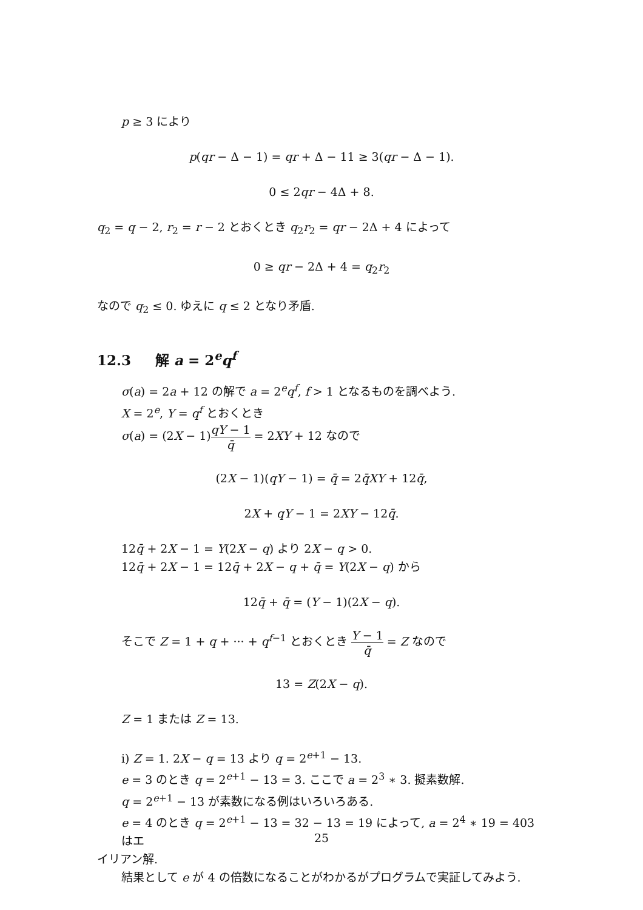p ≥ 3 により
p(qr − Δ − 1) = qr + Δ − 11 ≥ 3(qr − Δ − 1).
0 ≤ 2qr − 4Δ + 8.
q<sub>2</sub> = q − 2, r<sub>2</sub> = r − 2 とおくとき q<sub>2</sub>r<sub>2</sub> = qr − 2Δ + 4 によって
0 ≥ qr − 2Δ + 4 = q<sub>2</sub>r<sub>2</sub>
なので q<sub>2</sub> ≤ 0. ゆえに q ≤ 2 となり矛盾.
12.3 解 a = 2<sup>e</sup>q<sup>f</sup>
σ(a) = 2a + 12 の解で a = 2<sup>e</sup>q<sup>f</sup>, f > 1 となるものを調べよう.
X = 2<sup>e</sup>, Y = q<sup>f</sup> とおくとき
σ(a) = (2X − 1)qY − 1 q̄ = 2XY + 12 なので
(2X − 1)(qY − 1) = q̄ = 2q̄XY + 12q̄,
2X + qY − 1 = 2XY − 12q̄.
12q̄ + 2X − 1 = Y(2X − q) より 2X − q > 0.
12q̄ + 2X − 1 = 12q̄ + 2X − q + q̄ = Y(2X − q) から
12q̄ + q̄ = (Y − 1)(2X − q).
そこで Z = 1 + q + ··· + q<sup>f−1</sup> とおくとき Y − 1 q̄ = Z なので
13 = Z(2X − q).
Z = 1 または Z = 13.
i) Z = 1. 2X − q = 13 より q = 2<sup>e+1</sup> − 13.
e = 3 のとき q = 2<sup>e+1</sup> − 13 = 3. ここで a = 2<sup>3</sup> ∗ 3. 擬素数解.
q = 2<sup>e+1</sup> − 13 が素数になる例はいろいろある.
e = 4 のとき q = 2<sup>e+1</sup> − 13 = 32 − 13 = 19 によって, a = 2<sup>4</sup> ∗ 19 = 403 はエ
イリアン解.
結果として e が 4 の倍数になることがわかるがプログラムで実証してみよう.
25